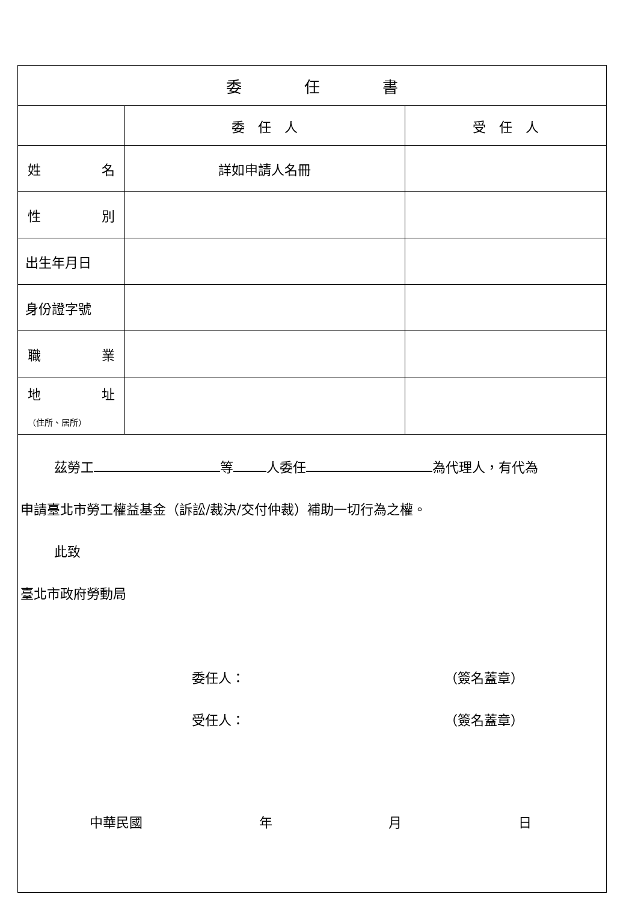| 委 任 書 | | |
| --- | --- | --- |
| | 委 任 人 | 受 任 人 |
| 姓 名 | 詳如申請人名冊 | |
| 性 別 | | |
| 出生年月日 | | |
| 身份證字號 | | |
| 職 業 | | |
| 地 址 （住所、居所） | | |
| 茲勞工 等 人委任 為代理人，有代為 申請臺北市勞工權益基金（訴訟/裁決/交付仲裁）補助一切行為之權。 此致 臺北市政府勞動局 委任人： （簽名蓋章） 受任人： （簽名蓋章） 中華民國 年 月 日 | | |